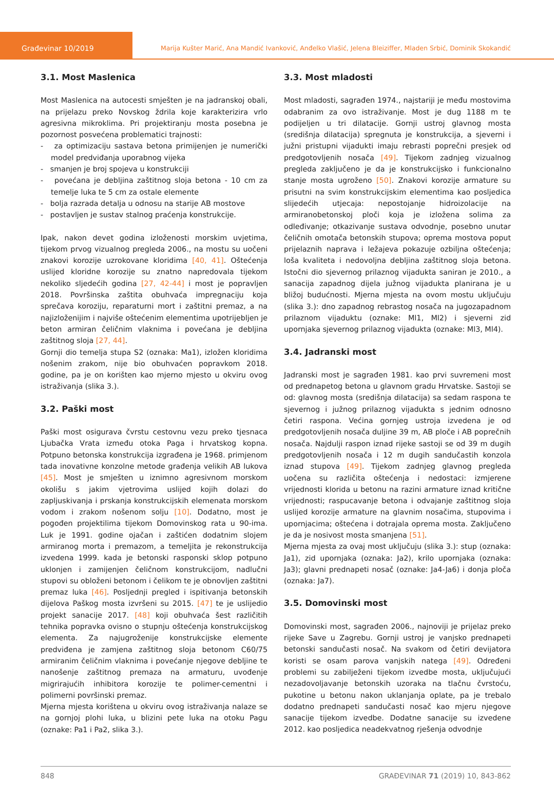Građevinar 10/2019 Marija Kušter Marić, Ana Mandić Ivanković, Anđelko Vlašić, Jelena Bleiziffer, Mladen Srbić, Dominik Skokandić
3.1. Most Maslenica
Most Maslenica na autocesti smješten je na jadranskoj obali, na prijelazu preko Novskog ždrila koje karakterizira vrlo agresivna mikroklima. Pri projektiranju mosta posebna je pozornost posvećena problematici trajnosti:
- za optimizaciju sastava betona primijenjen je numerički model predviđanja uporabnog vijeka
- smanjen je broj spojeva u konstrukciji
- povećana je debljina zaštitnog sloja betona - 10 cm za temelje luka te 5 cm za ostale elemente
- bolja razrada detalja u odnosu na starije AB mostove
- postavljen je sustav stalnog praćenja konstrukcije.
Ipak, nakon devet godina izloženosti morskim uvjetima, tijekom prvog vizualnog pregleda 2006., na mostu su uočeni znakovi korozije uzrokovane kloridima [40, 41]. Oštećenja uslijed kloridne korozije su znatno napredovala tijekom nekoliko sljedećih godina [27, 42-44] i most je popravljen 2018. Površinska zaštita obuhvaća impregnaciju koja sprečava koroziju, reparaturni mort i zaštitni premaz, a na najizloženijim i najviše oštećenim elementima upotrijebljen je beton armiran čeličnim vlaknima i povećana je debljina zaštitnog sloja [27, 44].
Gornji dio temelja stupa S2 (oznaka: Ma1), izložen kloridima nošenim zrakom, nije bio obuhvaćen popravkom 2018. godine, pa je on korišten kao mjerno mjesto u okviru ovog istraživanja (slika 3.).
3.2. Paški most
Paški most osigurava čvrstu cestovnu vezu preko tjesnaca Ljubačka Vrata između otoka Paga i hrvatskog kopna. Potpuno betonska konstrukcija izgrađena je 1968. primjenom tada inovativne konzolne metode građenja velikih AB lukova [45]. Most je smješten u iznimno agresivnom morskom okolišu s jakim vjetrovima uslijed kojih dolazi do zapljuskivanja i prskanja konstrukcijskih elemenata morskom vodom i zrakom nošenom solju [10]. Dodatno, most je pogođen projektilima tijekom Domovinskog rata u 90-ima. Luk je 1991. godine ojačan i zaštićen dodatnim slojem armiranog morta i premazom, a temeljita je rekonstrukcija izvedena 1999. kada je betonski rasponski sklop potpuno uklonjen i zamijenjen čeličnom konstrukcijom, nadlučni stupovi su obloženi betonom i čelikom te je obnovljen zaštitni premaz luka [46]. Posljednji pregled i ispitivanja betonskih dijelova Paškog mosta izvršeni su 2015. [47] te je uslijedio projekt sanacije 2017. [48] koji obuhvaća šest različitih tehnika popravka ovisno o stupnju oštećenja konstrukcijskog elementa. Za najugroženije konstrukcijske elemente predviđena je zamjena zaštitnog sloja betonom C60/75 armiranim čeličnim vlaknima i povećanje njegove debljine te nanošenje zaštitnog premaza na armaturu, uvođenje migrirajućih inhibitora korozije te polimer-cementni i polimerni površinski premaz.
Mjerna mjesta korištena u okviru ovog istraživanja nalaze se na gornjoj plohi luka, u blizini pete luka na otoku Pagu (oznake: Pa1 i Pa2, slika 3.).
3.3. Most mladosti
Most mladosti, sagrađen 1974., najstariji je među mostovima odabranim za ovo istraživanje. Most je dug 1188 m te podijeljen u tri dilatacije. Gornji ustroj glavnog mosta (središnja dilatacija) spregnuta je konstrukcija, a sjeverni i južni pristupni vijadukti imaju rebrasti poprečni presjek od predgotovljenih nosača [49]. Tijekom zadnjeg vizualnog pregleda zaključeno je da je konstrukcijsko i funkcionalno stanje mosta ugroženo [50]. Znakovi korozije armature su prisutni na svim konstrukcijskim elementima kao posljedica slijedećih utjecaja: nepostojanje hidroizolacije na armiranobetonskoj ploči koja je izložena solima za odleđivanje; otkazivanje sustava odvodnje, posebno unutar čeličnih omotača betonskih stupova; oprema mostova poput prijelaznih naprava i ležajeva pokazuje ozbiljna oštećenja; loša kvaliteta i nedovoljna debljina zaštitnog sloja betona. Istočni dio sjevernog prilaznog vijadukta saniran je 2010., a sanacija zapadnog dijela južnog vijadukta planirana je u bližoj budućnosti. Mjerna mjesta na ovom mostu uključuju (slika 3.): dno zapadnog rebrastog nosača na jugozapadnom prilaznom vijaduktu (oznake: Ml1, Ml2) i sjeverni zid upornjaka sjevernog prilaznog vijadukta (oznake: Ml3, Ml4).
3.4. Jadranski most
Jadranski most je sagrađen 1981. kao prvi suvremeni most od prednapetog betona u glavnom gradu Hrvatske. Sastoji se od: glavnog mosta (središnja dilatacija) sa sedam raspona te sjevernog i južnog prilaznog vijadukta s jednim odnosno četiri raspona. Većina gornjeg ustroja izvedena je od predgotovljenih nosača duljine 39 m, AB ploče i AB poprečnih nosača. Najdulji raspon iznad rijeke sastoji se od 39 m dugih predgotovljenih nosača i 12 m dugih sandučastih konzola iznad stupova [49]. Tijekom zadnjeg glavnog pregleda uočena su različita oštećenja i nedostaci: izmjerene vrijednosti klorida u betonu na razini armature iznad kritične vrijednosti; raspucavanje betona i odvajanje zaštitnog sloja uslijed korozije armature na glavnim nosačima, stupovima i upornjacima; oštećena i dotrajala oprema mosta. Zaključeno je da je nosivost mosta smanjena [51].
Mjerna mjesta za ovaj most uključuju (slika 3.): stup (oznaka: Ja1), zid upornjaka (oznaka: Ja2), krilo upornjaka (oznaka: Ja3); glavni prednapeti nosač (oznake: Ja4-Ja6) i donja ploča (oznaka: Ja7).
3.5. Domovinski most
Domovinski most, sagrađen 2006., najnoviji je prijelaz preko rijeke Save u Zagrebu. Gornji ustroj je vanjsko prednapeti betonski sandučasti nosač. Na svakom od četiri devijatora koristi se osam parova vanjskih natega [49]. Određeni problemi su zabilježeni tijekom izvedbe mosta, uključujući nezadovoljavanje betonskih uzoraka na tlačnu čvrstoću, pukotine u betonu nakon uklanjanja oplate, pa je trebalo dodatno prednapeti sandučasti nosač kao mjeru njegove sanacije tijekom izvedbe. Dodatne sanacije su izvedene 2012. kao posljedica neadekvatnog rješenja odvodnje
848 GRAĐEVINAR 71 (2019) 10, 843-862